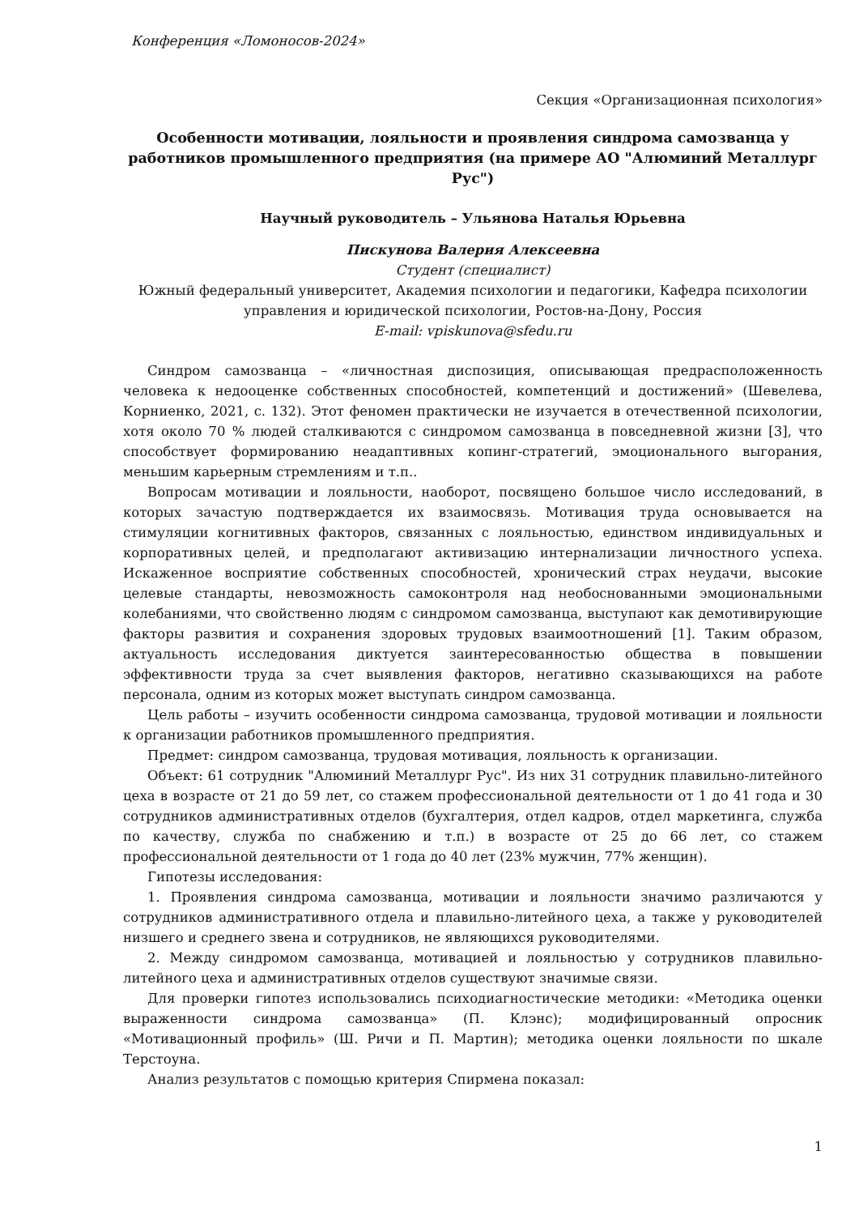Конференция «Ломоносов-2024»
Секция «Организационная психология»
Особенности мотивации, лояльности и проявления синдрома самозванца у работников промышленного предприятия (на примере АО "Алюминий Металлург Рус")
Научный руководитель – Ульянова Наталья Юрьевна
Пискунова Валерия Алексеевна
Студент (специалист)
Южный федеральный университет, Академия психологии и педагогики, Кафедра психологии управления и юридической психологии, Ростов-на-Дону, Россия
E-mail: vpiskunova@sfedu.ru
Синдром самозванца – «личностная диспозиция, описывающая предрасположенность человека к недооценке собственных способностей, компетенций и достижений» (Шевелева, Корниенко, 2021, с. 132). Этот феномен практически не изучается в отечественной психологии, хотя около 70 % людей сталкиваются с синдромом самозванца в повседневной жизни [3], что способствует формированию неадаптивных копинг-стратегий, эмоционального выгорания, меньшим карьерным стремлениям и т.п..
Вопросам мотивации и лояльности, наоборот, посвящено большое число исследований, в которых зачастую подтверждается их взаимосвязь. Мотивация труда основывается на стимуляции когнитивных факторов, связанных с лояльностью, единством индивидуальных и корпоративных целей, и предполагают активизацию интернализации личностного успеха. Искаженное восприятие собственных способностей, хронический страх неудачи, высокие целевые стандарты, невозможность самоконтроля над необоснованными эмоциональными колебаниями, что свойственно людям с синдромом самозванца, выступают как демотивирующие факторы развития и сохранения здоровых трудовых взаимоотношений [1]. Таким образом, актуальность исследования диктуется заинтересованностью общества в повышении эффективности труда за счет выявления факторов, негативно сказывающихся на работе персонала, одним из которых может выступать синдром самозванца.
Цель работы – изучить особенности синдрома самозванца, трудовой мотивации и лояльности к организации работников промышленного предприятия.
Предмет: синдром самозванца, трудовая мотивация, лояльность к организации.
Объект: 61 сотрудник "Алюминий Металлург Рус". Из них 31 сотрудник плавильно-литейного цеха в возрасте от 21 до 59 лет, со стажем профессиональной деятельности от 1 до 41 года и 30 сотрудников административных отделов (бухгалтерия, отдел кадров, отдел маркетинга, служба по качеству, служба по снабжению и т.п.) в возрасте от 25 до 66 лет, со стажем профессиональной деятельности от 1 года до 40 лет (23% мужчин, 77% женщин).
Гипотезы исследования:
1. Проявления синдрома самозванца, мотивации и лояльности значимо различаются у сотрудников административного отдела и плавильно-литейного цеха, а также у руководителей низшего и среднего звена и сотрудников, не являющихся руководителями.
2. Между синдромом самозванца, мотивацией и лояльностью у сотрудников плавильно-литейного цеха и административных отделов существуют значимые связи.
Для проверки гипотез использовались психодиагностические методики: «Методика оценки выраженности синдрома самозванца» (П. Клэнс); модифицированный опросник «Мотивационный профиль» (Ш. Ричи и П. Мартин); методика оценки лояльности по шкале Терстоуна.
Анализ результатов с помощью критерия Спирмена показал:
1